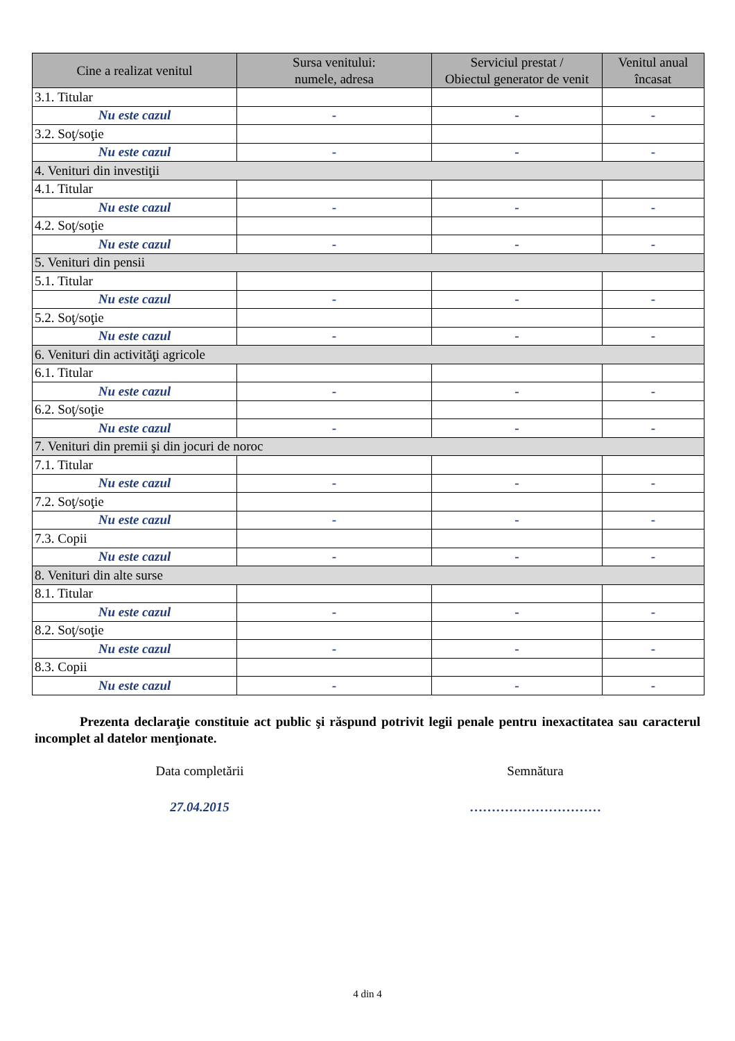| Cine a realizat venitul | Sursa venitului: numele, adresa | Serviciul prestat / Obiectul generator de venit | Venitul anual încasat |
| --- | --- | --- | --- |
| 3.1. Titular | | | |
| Nu este cazul | - | - | - |
| 3.2. Soţ/soţie | | | |
| Nu este cazul | - | - | - |
| 4. Venituri din investiţii | | | |
| 4.1. Titular | | | |
| Nu este cazul | - | - | - |
| 4.2. Soţ/soţie | | | |
| Nu este cazul | - | - | - |
| 5. Venituri din pensii | | | |
| 5.1. Titular | | | |
| Nu este cazul | - | - | - |
| 5.2. Soţ/soţie | | | |
| Nu este cazul | - | - | - |
| 6. Venituri din activităţi agricole | | | |
| 6.1. Titular | | | |
| Nu este cazul | - | - | - |
| 6.2. Soţ/soţie | | | |
| Nu este cazul | - | - | - |
| 7. Venituri din premii şi din jocuri de noroc | | | |
| 7.1. Titular | | | |
| Nu este cazul | - | - | - |
| 7.2. Soţ/soţie | | | |
| Nu este cazul | - | - | - |
| 7.3. Copii | | | |
| Nu este cazul | - | - | - |
| 8. Venituri din alte surse | | | |
| 8.1. Titular | | | |
| Nu este cazul | - | - | - |
| 8.2. Soţ/soţie | | | |
| Nu este cazul | - | - | - |
| 8.3. Copii | | | |
| Nu este cazul | - | - | - |
Prezenta declaraţie constituie act public şi răspund potrivit legii penale pentru inexactitatea sau caracterul incomplet al datelor menţionate.
Data completării Semnătura
27.04.2015 …………………………
4 din 4